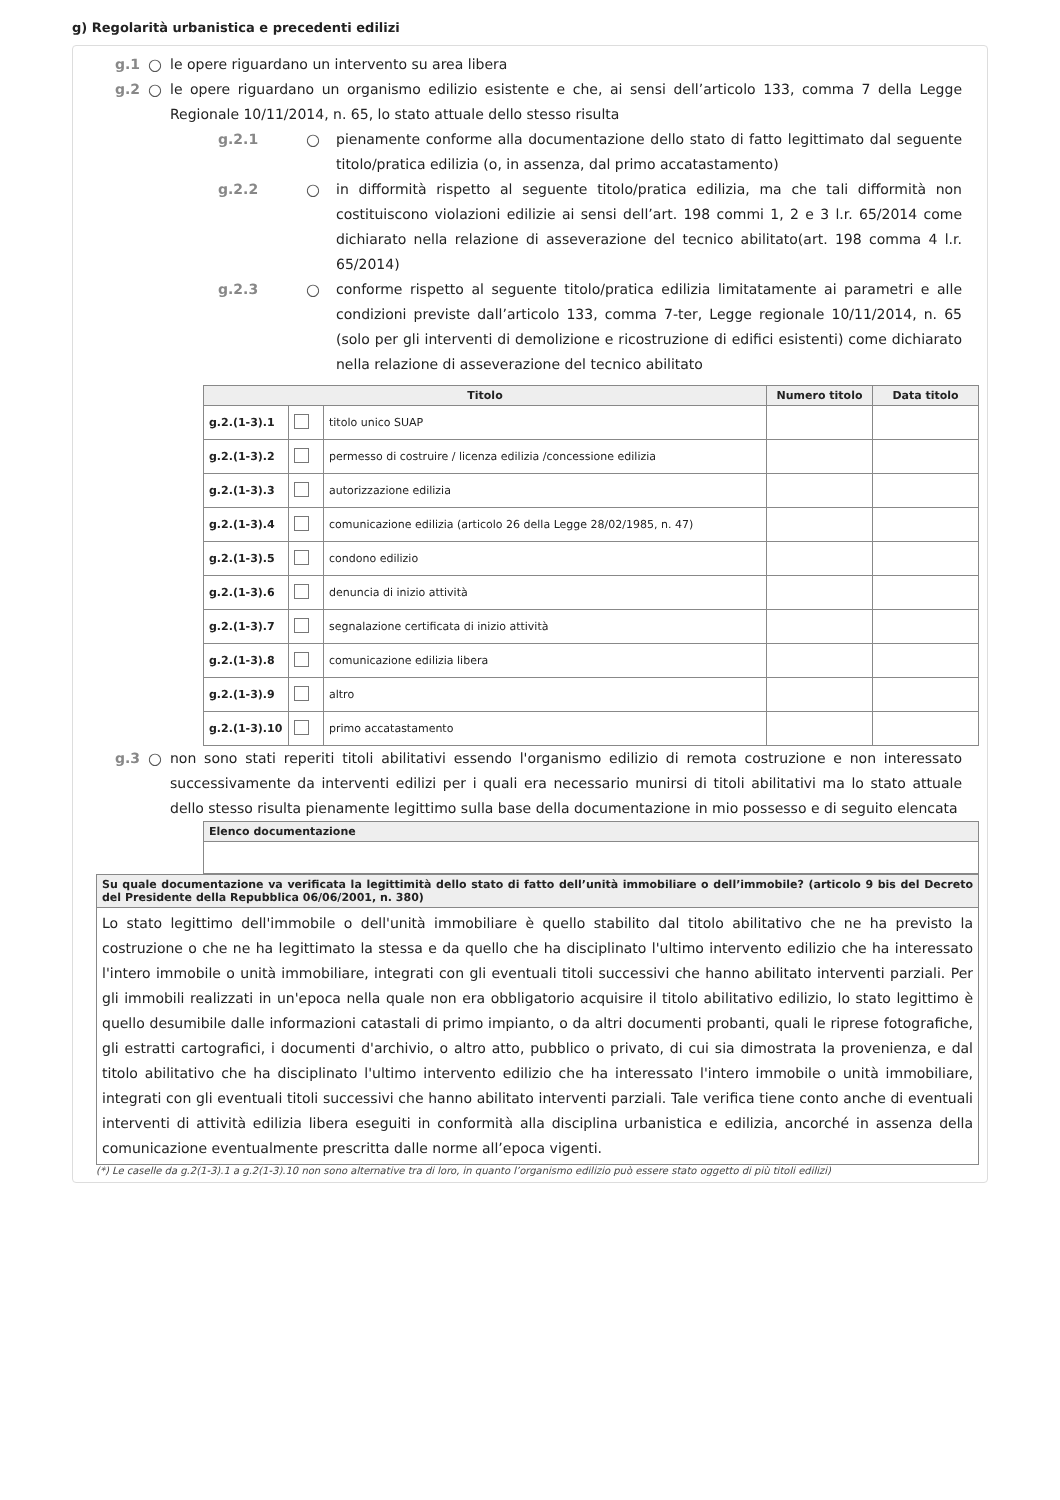g) Regolarità urbanistica e precedenti edilizi
g.1 ○ le opere riguardano un intervento su area libera
g.2 ○ le opere riguardano un organismo edilizio esistente e che, ai sensi dell’articolo 133, comma 7 della Legge Regionale 10/11/2014, n. 65, lo stato attuale dello stesso risulta
g.2.1 ○ pienamente conforme alla documentazione dello stato di fatto legittimato dal seguente titolo/pratica edilizia (o, in assenza, dal primo accatastamento)
g.2.2 ○ in difformità rispetto al seguente titolo/pratica edilizia, ma che tali difformità non costituiscono violazioni edilizie ai sensi dell’art. 198 commi 1, 2 e 3 l.r. 65/2014 come dichiarato nella relazione di asseverazione del tecnico abilitato(art. 198 comma 4 l.r. 65/2014)
g.2.3 ○ conforme rispetto al seguente titolo/pratica edilizia limitatamente ai parametri e alle condizioni previste dall’articolo 133, comma 7-ter, Legge regionale 10/11/2014, n. 65 (solo per gli interventi di demolizione e ricostruzione di edifici esistenti) come dichiarato nella relazione di asseverazione del tecnico abilitato
| Titolo | | | Numero titolo | Data titolo |
| --- | --- | --- | --- | --- |
| g.2.(1-3).1 | | titolo unico SUAP | | |
| g.2.(1-3).2 | | permesso di costruire / licenza edilizia /concessione edilizia | | |
| g.2.(1-3).3 | | autorizzazione edilizia | | |
| g.2.(1-3).4 | | comunicazione edilizia (articolo 26 della Legge 28/02/1985, n. 47) | | |
| g.2.(1-3).5 | | condono edilizio | | |
| g.2.(1-3).6 | | denuncia di inizio attività | | |
| g.2.(1-3).7 | | segnalazione certificata di inizio attività | | |
| g.2.(1-3).8 | | comunicazione edilizia libera | | |
| g.2.(1-3).9 | | altro | | |
| g.2.(1-3).10 | | primo accatastamento | | |
g.3 ○ non sono stati reperiti titoli abilitativi essendo l'organismo edilizio di remota costruzione e non interessato successivamente da interventi edilizi per i quali era necessario munirsi di titoli abilitativi ma lo stato attuale dello stesso risulta pienamente legittimo sulla base della documentazione in mio possesso e di seguito elencata
| Elenco documentazione |
| --- |
| Su quale documentazione va verificata la legittimità dello stato di fatto dell’unità immobiliare o dell’immobile? (articolo 9 bis del Decreto del Presidente della Repubblica 06/06/2001, n. 380) |
| --- |
| Lo stato legittimo dell'immobile o dell'unità immobiliare è quello stabilito dal titolo abilitativo che ne ha previsto la costruzione o che ne ha legittimato la stessa e da quello che ha disciplinato l'ultimo intervento edilizio che ha interessato l'intero immobile o unità immobiliare, integrati con gli eventuali titoli successivi che hanno abilitato interventi parziali. Per gli immobili realizzati in un'epoca nella quale non era obbligatorio acquisire il titolo abilitativo edilizio, lo stato legittimo è quello desumibile dalle informazioni catastali di primo impianto, o da altri documenti probanti, quali le riprese fotografiche, gli estratti cartografici, i documenti d'archivio, o altro atto, pubblico o privato, di cui sia dimostrata la provenienza, e dal titolo abilitativo che ha disciplinato l'ultimo intervento edilizio che ha interessato l'intero immobile o unità immobiliare, integrati con gli eventuali titoli successivi che hanno abilitato interventi parziali. Tale verifica tiene conto anche di eventuali interventi di attività edilizia libera eseguiti in conformità alla disciplina urbanistica e edilizia, ancorché in assenza della comunicazione eventualmente prescritta dalle norme all’epoca vigenti. |
(*) Le caselle da g.2(1-3).1 a g.2(1-3).10 non sono alternative tra di loro, in quanto l’organismo edilizio può essere stato oggetto di più titoli edilizi)